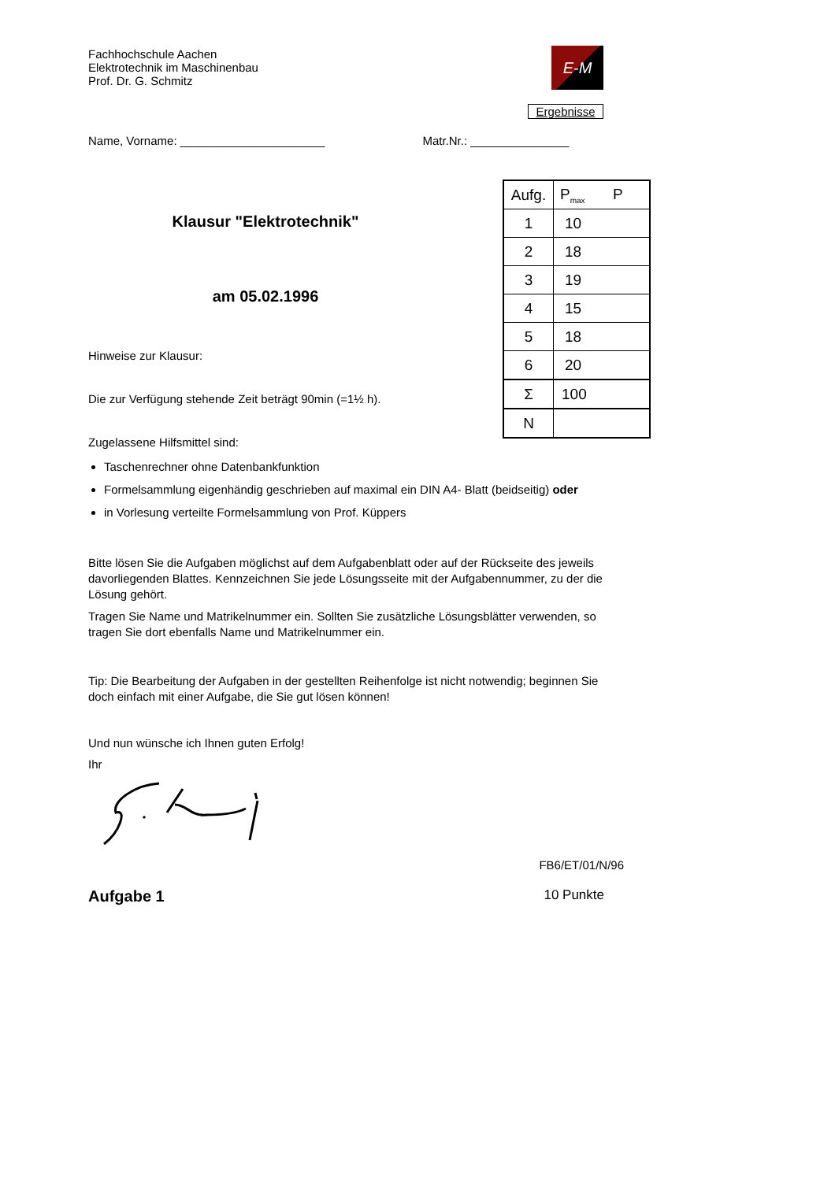Fachhochschule Aachen
Elektrotechnik im Maschinenbau
Prof. Dr. G. Schmitz
E-M
Ergebnisse
Name, Vorname: ______________________ Matr.Nr.: _______________
| Aufg. | P<sub>max</sub> P |
| --- | --- |
| 1 | 10 |
| 2 | 18 |
| 3 | 19 |
| 4 | 15 |
| 5 | 18 |
| 6 | 20 |
| Σ | 100 |
| N | |
Klausur "Elektrotechnik"
am 05.02.1996
Hinweise zur Klausur:
Die zur Verfügung stehende Zeit beträgt 90min (=1½ h).
Zugelassene Hilfsmittel sind:
Taschenrechner ohne Datenbankfunktion
Formelsammlung eigenhändig geschrieben auf maximal ein DIN A4- Blatt (beidseitig) oder
in Vorlesung verteilte Formelsammlung von Prof. Küppers
Bitte lösen Sie die Aufgaben möglichst auf dem Aufgabenblatt oder auf der Rückseite des jeweils davorliegenden Blattes. Kennzeichnen Sie jede Lösungsseite mit der Aufgabennummer, zu der die Lösung gehört.
Tragen Sie Name und Matrikelnummer ein. Sollten Sie zusätzliche Lösungsblätter verwenden, so tragen Sie dort ebenfalls Name und Matrikelnummer ein.
Tip: Die Bearbeitung der Aufgaben in der gestellten Reihenfolge ist nicht notwendig; beginnen Sie doch einfach mit einer Aufgabe, die Sie gut lösen können!
Und nun wünsche ich Ihnen guten Erfolg!
Ihr
FB6/ET/01/N/96
Aufgabe 1 10 Punkte